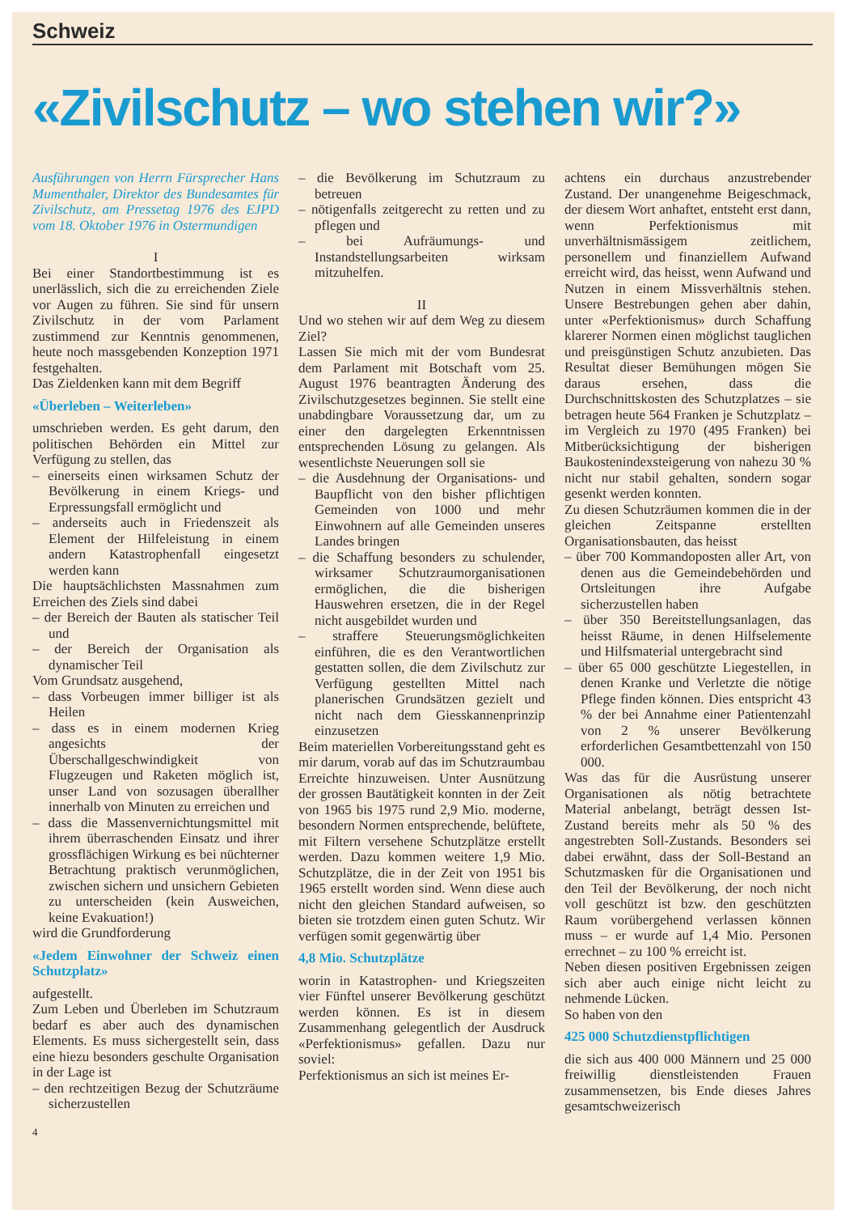Schweiz
«Zivilschutz – wo stehen wir?»
Ausführungen von Herrn Fürsprecher Hans Mumenthaler, Direktor des Bundesamtes für Zivilschutz, am Pressetag 1976 des EJPD vom 18. Oktober 1976 in Ostermundigen
I
Bei einer Standortbestimmung ist es unerlässlich, sich die zu erreichenden Ziele vor Augen zu führen. Sie sind für unsern Zivilschutz in der vom Parlament zustimmend zur Kenntnis genommenen, heute noch massgebenden Konzeption 1971 festgehalten.
Das Zieldenken kann mit dem Begriff
«Überleben – Weiterleben»
umschrieben werden. Es geht darum, den politischen Behörden ein Mittel zur Verfügung zu stellen, das
– einerseits einen wirksamen Schutz der Bevölkerung in einem Kriegs- und Erpressungsfall ermöglicht und
– anderseits auch in Friedenszeit als Element der Hilfeleistung in einem andern Katastrophenfall eingesetzt werden kann
Die hauptsächlichsten Massnahmen zum Erreichen des Ziels sind dabei
– der Bereich der Bauten als statischer Teil und
– der Bereich der Organisation als dynamischer Teil
Vom Grundsatz ausgehend,
– dass Vorbeugen immer billiger ist als Heilen
– dass es in einem modernen Krieg angesichts der Überschallgeschwindigkeit von Flugzeugen und Raketen möglich ist, unser Land von sozusagen überallher innerhalb von Minuten zu erreichen und
– dass die Massenvernichtungsmittel mit ihrem überraschenden Einsatz und ihrer grossflächigen Wirkung es bei nüchterner Betrachtung praktisch verunmöglichen, zwischen sichern und unsichern Gebieten zu unterscheiden (kein Ausweichen, keine Evakuation!)
wird die Grundforderung
«Jedem Einwohner der Schweiz einen Schutzplatz»
aufgestellt.
Zum Leben und Überleben im Schutzraum bedarf es aber auch des dynamischen Elements. Es muss sichergestellt sein, dass eine hiezu besonders geschulte Organisation in der Lage ist
– den rechtzeitigen Bezug der Schutzräume sicherzustellen
– die Bevölkerung im Schutzraum zu betreuen
– nötigenfalls zeitgerecht zu retten und zu pflegen und
– bei Aufräumungs- und Instandstellungsarbeiten wirksam mitzuhelfen.
II
Und wo stehen wir auf dem Weg zu diesem Ziel?
Lassen Sie mich mit der vom Bundesrat dem Parlament mit Botschaft vom 25. August 1976 beantragten Änderung des Zivilschutzgesetzes beginnen. Sie stellt eine unabdingbare Voraussetzung dar, um zu einer den dargelegten Erkenntnissen entsprechenden Lösung zu gelangen. Als wesentlichste Neuerungen soll sie
– die Ausdehnung der Organisations- und Baupflicht von den bisher pflichtigen Gemeinden von 1000 und mehr Einwohnern auf alle Gemeinden unseres Landes bringen
– die Schaffung besonders zu schulender, wirksamer Schutzraumorganisationen ermöglichen, die die bisherigen Hauswehren ersetzen, die in der Regel nicht ausgebildet wurden und
– straffere Steuerungsmöglichkeiten einführen, die es den Verantwortlichen gestatten sollen, die dem Zivilschutz zur Verfügung gestellten Mittel nach planerischen Grundsätzen gezielt und nicht nach dem Giesskannenprinzip einzusetzen
Beim materiellen Vorbereitungsstand geht es mir darum, vorab auf das im Schutzraumbau Erreichte hinzuweisen. Unter Ausnützung der grossen Bautätigkeit konnten in der Zeit von 1965 bis 1975 rund 2,9 Mio. moderne, besondern Normen entsprechende, belüftete, mit Filtern versehene Schutzplätze erstellt werden. Dazu kommen weitere 1,9 Mio. Schutzplätze, die in der Zeit von 1951 bis 1965 erstellt worden sind. Wenn diese auch nicht den gleichen Standard aufweisen, so bieten sie trotzdem einen guten Schutz. Wir verfügen somit gegenwärtig über
4,8 Mio. Schutzplätze
worin in Katastrophen- und Kriegszeiten vier Fünftel unserer Bevölkerung geschützt werden können. Es ist in diesem Zusammenhang gelegentlich der Ausdruck «Perfektionismus» gefallen. Dazu nur soviel:
Perfektionismus an sich ist meines Er-
achtens ein durchaus anzustrebender Zustand. Der unangenehme Beigeschmack, der diesem Wort anhaftet, entsteht erst dann, wenn Perfektionismus mit unverhältnismässigem zeitlichem, personellem und finanziellem Aufwand erreicht wird, das heisst, wenn Aufwand und Nutzen in einem Missverhältnis stehen. Unsere Bestrebungen gehen aber dahin, unter «Perfektionismus» durch Schaffung klarerer Normen einen möglichst tauglichen und preisgünstigen Schutz anzubieten. Das Resultat dieser Bemühungen mögen Sie daraus ersehen, dass die Durchschnittskosten des Schutzplatzes – sie betragen heute 564 Franken je Schutzplatz – im Vergleich zu 1970 (495 Franken) bei Mitberücksichtigung der bisherigen Baukostenindexsteigerung von nahezu 30 % nicht nur stabil gehalten, sondern sogar gesenkt werden konnten.
Zu diesen Schutzräumen kommen die in der gleichen Zeitspanne erstellten Organisationsbauten, das heisst
– über 700 Kommandoposten aller Art, von denen aus die Gemeindebehörden und Ortsleitungen ihre Aufgabe sicherzustellen haben
– über 350 Bereitstellungsanlagen, das heisst Räume, in denen Hilfselemente und Hilfsmaterial untergebracht sind
– über 65 000 geschützte Liegestellen, in denen Kranke und Verletzte die nötige Pflege finden können. Dies entspricht 43 % der bei Annahme einer Patientenzahl von 2 % unserer Bevölkerung erforderlichen Gesamtbettenzahl von 150 000.
Was das für die Ausrüstung unserer Organisationen als nötig betrachtete Material anbelangt, beträgt dessen Ist-Zustand bereits mehr als 50 % des angestrebten Soll-Zustands. Besonders sei dabei erwähnt, dass der Soll-Bestand an Schutzmasken für die Organisationen und den Teil der Bevölkerung, der noch nicht voll geschützt ist bzw. den geschützten Raum vorübergehend verlassen können muss – er wurde auf 1,4 Mio. Personen errechnet – zu 100 % erreicht ist.
Neben diesen positiven Ergebnissen zeigen sich aber auch einige nicht leicht zu nehmende Lücken.
So haben von den
425 000 Schutzdienstpflichtigen
die sich aus 400 000 Männern und 25 000 freiwillig dienstleistenden Frauen zusammensetzen, bis Ende dieses Jahres gesamtschweizerisch
4